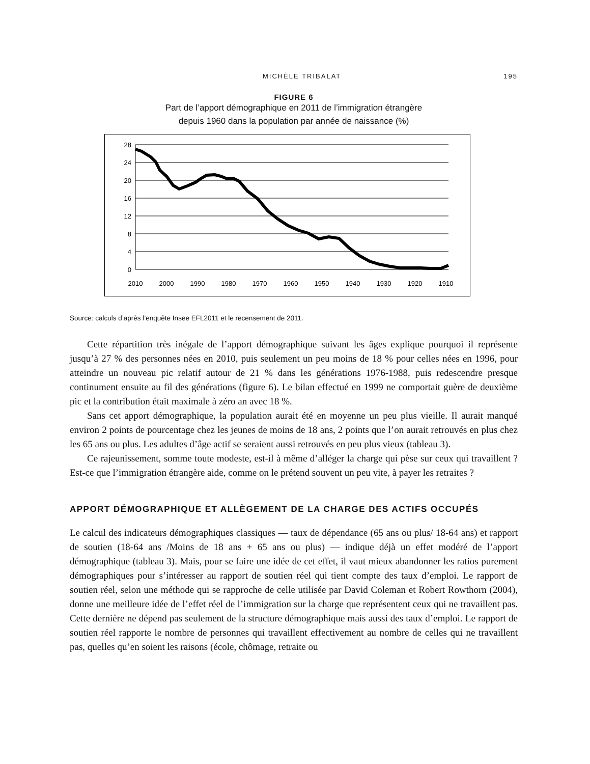MICHÈLE TRIBALAT 195
FIGURE 6
Part de l’apport démographique en 2011 de l’immigration étrangère
depuis 1960 dans la population par année de naissance (%)
28
24
20
16
12
8
4
0
2010
2000
1990
1980
1970
1960
1950
1940
1930
1920
1910
Source: calculs d’après l’enquête Insee EFL2011 et le recensement de 2011.
Cette répartition très inégale de l’apport démographique suivant les âges explique pourquoi il représente jusqu’à 27 % des personnes nées en 2010, puis seulement un peu moins de 18 % pour celles nées en 1996, pour atteindre un nouveau pic relatif autour de 21 % dans les générations 1976-1988, puis redescendre presque continument ensuite au fil des générations (figure 6). Le bilan effectué en 1999 ne comportait guère de deuxième pic et la contribution était maximale à zéro an avec 18 %.
Sans cet apport démographique, la population aurait été en moyenne un peu plus vieille. Il aurait manqué environ 2 points de pourcentage chez les jeunes de moins de 18 ans, 2 points que l’on aurait retrouvés en plus chez les 65 ans ou plus. Les adultes d’âge actif se seraient aussi retrouvés en peu plus vieux (tableau 3).
Ce rajeunissement, somme toute modeste, est-il à même d’alléger la charge qui pèse sur ceux qui travaillent ? Est-ce que l’immigration étrangère aide, comme on le prétend souvent un peu vite, à payer les retraites ?
APPORT DÉMOGRAPHIQUE ET ALLÈGEMENT DE LA CHARGE DES ACTIFS OCCUPÉS
Le calcul des indicateurs démographiques classiques — taux de dépendance (65 ans ou plus/ 18-64 ans) et rapport de soutien (18-64 ans /Moins de 18 ans + 65 ans ou plus) — indique déjà un effet modéré de l’apport démographique (tableau 3). Mais, pour se faire une idée de cet effet, il vaut mieux abandonner les ratios purement démographiques pour s’intéresser au rapport de soutien réel qui tient compte des taux d’emploi. Le rapport de soutien réel, selon une méthode qui se rapproche de celle utilisée par David Coleman et Robert Rowthorn (2004), donne une meilleure idée de l’effet réel de l’immigration sur la charge que représentent ceux qui ne travaillent pas. Cette dernière ne dépend pas seulement de la structure démographique mais aussi des taux d’emploi. Le rapport de soutien réel rapporte le nombre de personnes qui travaillent effectivement au nombre de celles qui ne travaillent pas, quelles qu’en soient les raisons (école, chômage, retraite ou